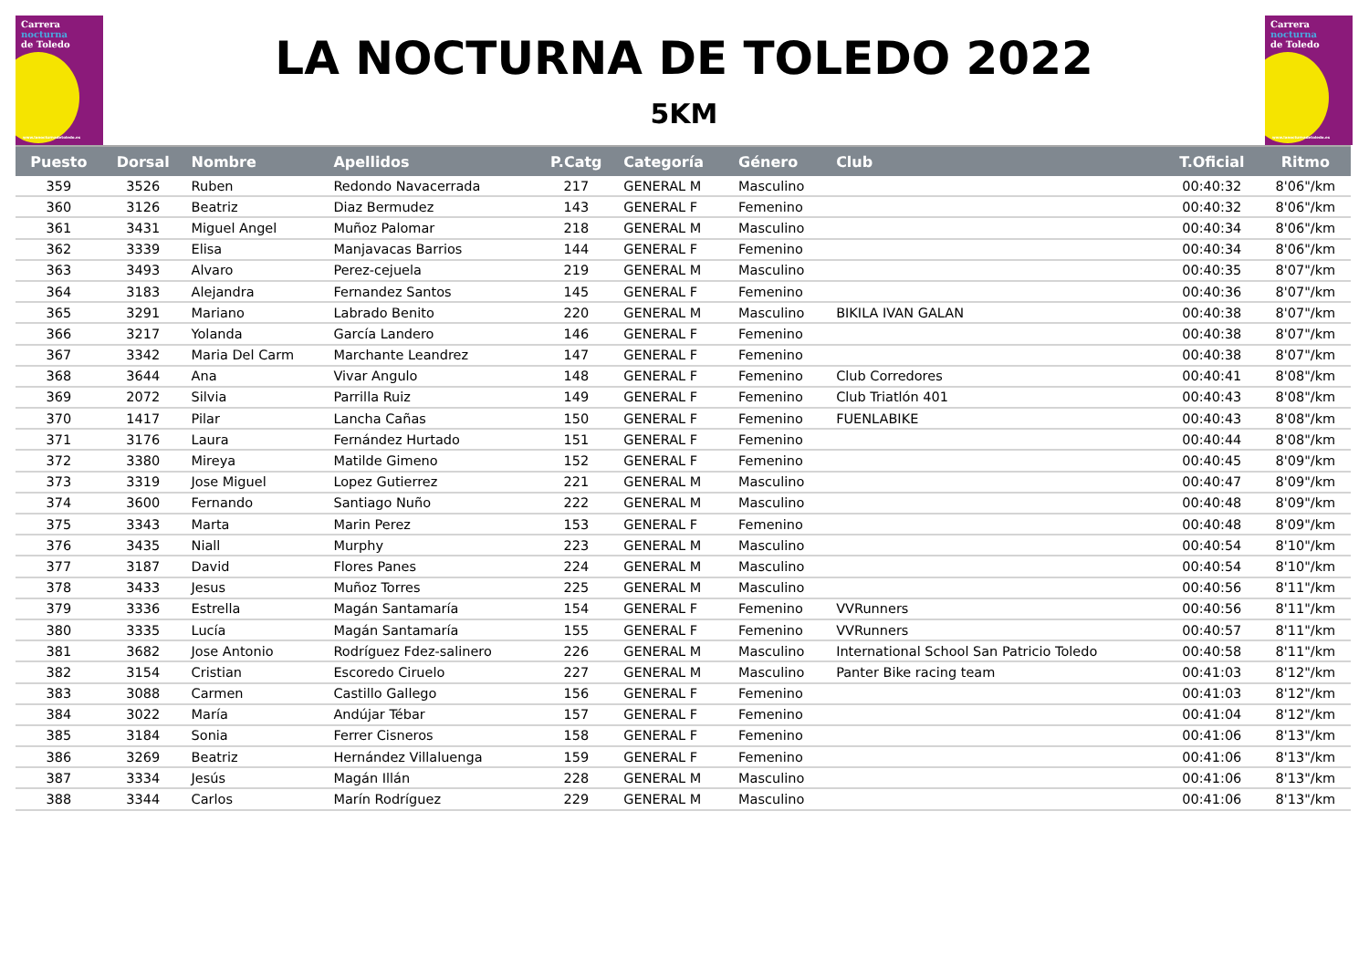Carrera
nocturna
de Toledo
www.lanocturnadetoledo.es
LA NOCTURNA DE TOLEDO 2022
5KM
Carrera
nocturna
de Toledo
www.lanocturnadetoledo.es
| Puesto | Dorsal | Nombre | Apellidos | P.Catg | Categoría | Género | Club | T.Oficial | Ritmo |
| --- | --- | --- | --- | --- | --- | --- | --- | --- | --- |
| 359 | 3526 | Ruben | Redondo Navacerrada | 217 | GENERAL M | Masculino | | 00:40:32 | 8'06"/km |
| 360 | 3126 | Beatriz | Diaz Bermudez | 143 | GENERAL F | Femenino | | 00:40:32 | 8'06"/km |
| 361 | 3431 | Miguel Angel | Muñoz Palomar | 218 | GENERAL M | Masculino | | 00:40:34 | 8'06"/km |
| 362 | 3339 | Elisa | Manjavacas Barrios | 144 | GENERAL F | Femenino | | 00:40:34 | 8'06"/km |
| 363 | 3493 | Alvaro | Perez-cejuela | 219 | GENERAL M | Masculino | | 00:40:35 | 8'07"/km |
| 364 | 3183 | Alejandra | Fernandez Santos | 145 | GENERAL F | Femenino | | 00:40:36 | 8'07"/km |
| 365 | 3291 | Mariano | Labrado Benito | 220 | GENERAL M | Masculino | BIKILA IVAN GALAN | 00:40:38 | 8'07"/km |
| 366 | 3217 | Yolanda | García Landero | 146 | GENERAL F | Femenino | | 00:40:38 | 8'07"/km |
| 367 | 3342 | Maria Del Carm | Marchante Leandrez | 147 | GENERAL F | Femenino | | 00:40:38 | 8'07"/km |
| 368 | 3644 | Ana | Vivar Angulo | 148 | GENERAL F | Femenino | Club Corredores | 00:40:41 | 8'08"/km |
| 369 | 2072 | Silvia | Parrilla Ruiz | 149 | GENERAL F | Femenino | Club Triatlón 401 | 00:40:43 | 8'08"/km |
| 370 | 1417 | Pilar | Lancha Cañas | 150 | GENERAL F | Femenino | FUENLABIKE | 00:40:43 | 8'08"/km |
| 371 | 3176 | Laura | Fernández Hurtado | 151 | GENERAL F | Femenino | | 00:40:44 | 8'08"/km |
| 372 | 3380 | Mireya | Matilde Gimeno | 152 | GENERAL F | Femenino | | 00:40:45 | 8'09"/km |
| 373 | 3319 | Jose Miguel | Lopez Gutierrez | 221 | GENERAL M | Masculino | | 00:40:47 | 8'09"/km |
| 374 | 3600 | Fernando | Santiago Nuño | 222 | GENERAL M | Masculino | | 00:40:48 | 8'09"/km |
| 375 | 3343 | Marta | Marin Perez | 153 | GENERAL F | Femenino | | 00:40:48 | 8'09"/km |
| 376 | 3435 | Niall | Murphy | 223 | GENERAL M | Masculino | | 00:40:54 | 8'10"/km |
| 377 | 3187 | David | Flores Panes | 224 | GENERAL M | Masculino | | 00:40:54 | 8'10"/km |
| 378 | 3433 | Jesus | Muñoz Torres | 225 | GENERAL M | Masculino | | 00:40:56 | 8'11"/km |
| 379 | 3336 | Estrella | Magán Santamaría | 154 | GENERAL F | Femenino | VVRunners | 00:40:56 | 8'11"/km |
| 380 | 3335 | Lucía | Magán Santamaría | 155 | GENERAL F | Femenino | VVRunners | 00:40:57 | 8'11"/km |
| 381 | 3682 | Jose Antonio | Rodríguez Fdez-salinero | 226 | GENERAL M | Masculino | International School San Patricio Toledo | 00:40:58 | 8'11"/km |
| 382 | 3154 | Cristian | Escoredo Ciruelo | 227 | GENERAL M | Masculino | Panter Bike racing team | 00:41:03 | 8'12"/km |
| 383 | 3088 | Carmen | Castillo Gallego | 156 | GENERAL F | Femenino | | 00:41:03 | 8'12"/km |
| 384 | 3022 | María | Andújar Tébar | 157 | GENERAL F | Femenino | | 00:41:04 | 8'12"/km |
| 385 | 3184 | Sonia | Ferrer Cisneros | 158 | GENERAL F | Femenino | | 00:41:06 | 8'13"/km |
| 386 | 3269 | Beatriz | Hernández Villaluenga | 159 | GENERAL F | Femenino | | 00:41:06 | 8'13"/km |
| 387 | 3334 | Jesús | Magán Illán | 228 | GENERAL M | Masculino | | 00:41:06 | 8'13"/km |
| 388 | 3344 | Carlos | Marín Rodríguez | 229 | GENERAL M | Masculino | | 00:41:06 | 8'13"/km |